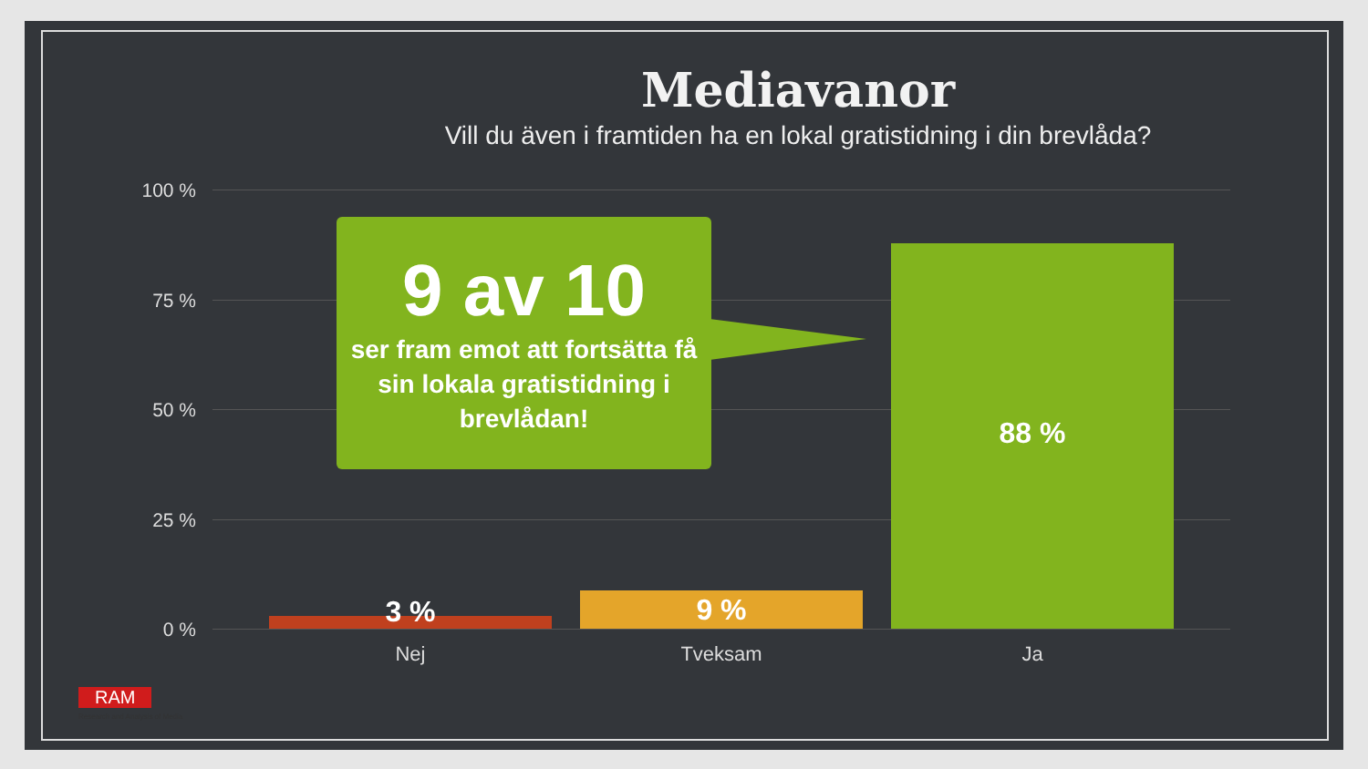Mediavanor
Vill du även i framtiden ha en lokal gratistidning i din brevlåda?
100 %
75 %
50 %
25 %
0 %
3 % 9 % 88 %
Nej Tveksam Ja
9 av 10
ser fram emot att fortsätta få sin lokala gratistidning i brevlådan!
RAM
Research and Analysis of Media